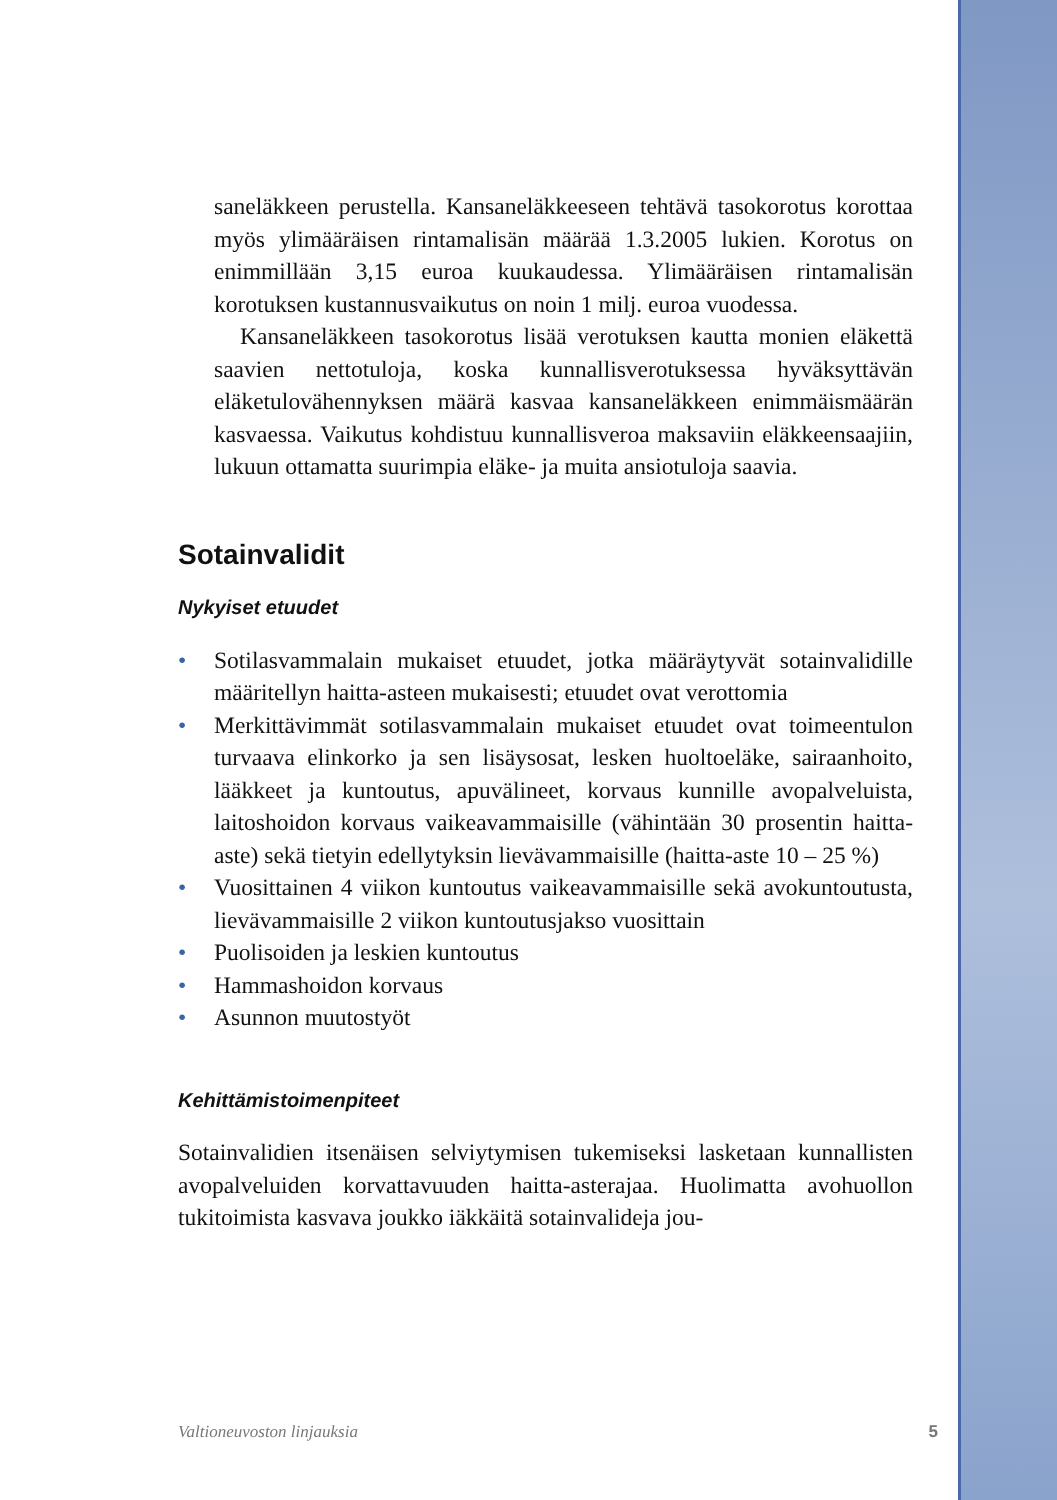saneläkkeen perustella. Kansaneläkkeeseen tehtävä tasokorotus korottaa myös ylimääräisen rintamalisän määrää 1.3.2005 lukien. Korotus on enimmillään 3,15 euroa kuukaudessa. Ylimääräisen rintamalisän korotuksen kustannusvaikutus on noin 1 milj. euroa vuodessa.
Kansaneläkkeen tasokorotus lisää verotuksen kautta monien eläkettä saavien nettotuloja, koska kunnallisverotuksessa hyväksyttävän eläketulovähennyksen määrä kasvaa kansaneläkkeen enimmäismäärän kasvaessa. Vaikutus kohdistuu kunnallisveroa maksaviin eläkkeensaajiin, lukuun ottamatta suurimpia eläke- ja muita ansiotuloja saavia.
Sotainvalidit
Nykyiset etuudet
• Sotilasvammalain mukaiset etuudet, jotka määräytyvät sotainvalidille määritellyn haitta-asteen mukaisesti; etuudet ovat verottomia
• Merkittävimmät sotilasvammalain mukaiset etuudet ovat toimeentulon turvaava elinkorko ja sen lisäysosat, lesken huoltoeläke, sairaanhoito, lääkkeet ja kuntoutus, apuvälineet, korvaus kunnille avopalveluista, laitoshoidon korvaus vaikeavammaisille (vähintään 30 prosentin haitta-aste) sekä tietyin edellytyksin lievävammaisille (haitta-aste 10 – 25 %)
• Vuosittainen 4 viikon kuntoutus vaikeavammaisille sekä avokuntoutusta, lievävammaisille 2 viikon kuntoutusjakso vuosittain
• Puolisoiden ja leskien kuntoutus
• Hammashoidon korvaus
• Asunnon muutostyöt
Kehittämistoimenpiteet
Sotainvalidien itsenäisen selviytymisen tukemiseksi lasketaan kunnallisten avopalveluiden korvattavuuden haitta-asterajaa. Huolimatta avohuollon tukitoimista kasvava joukko iäkkäitä sotainvalideja jou-
Valtioneuvoston linjauksia 5